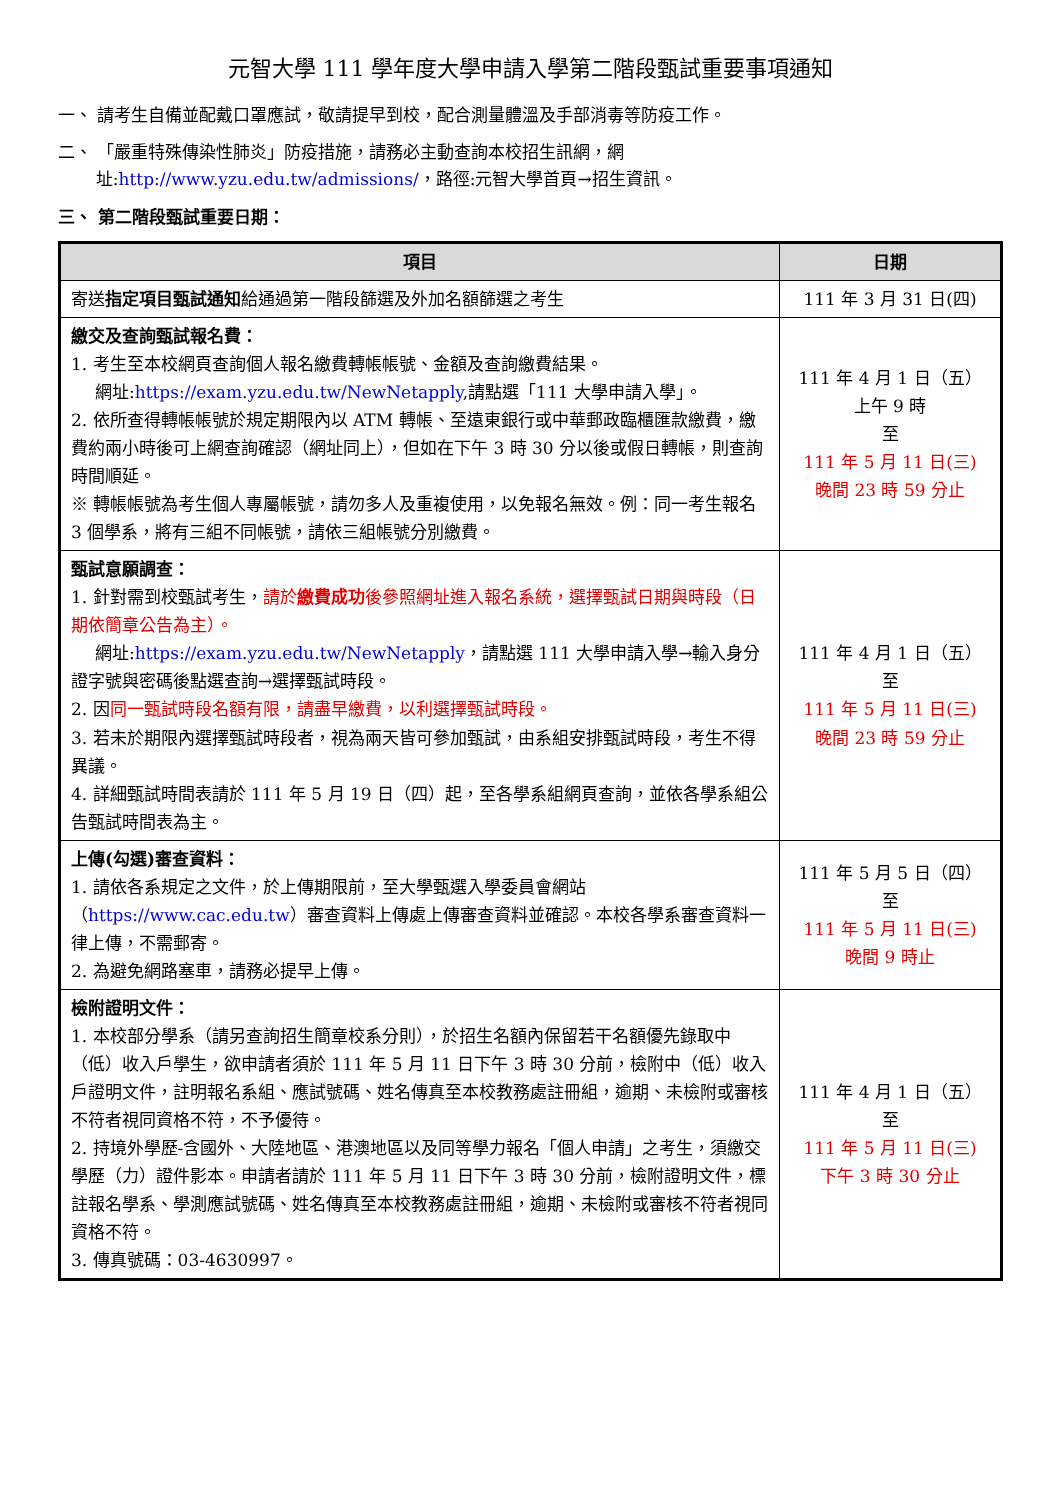元智大學 111 學年度大學申請入學第二階段甄試重要事項通知
一、 請考生自備並配戴口罩應試，敬請提早到校，配合測量體溫及手部消毒等防疫工作。
二、 「嚴重特殊傳染性肺炎」防疫措施，請務必主動查詢本校招生訊網，網
址:http://www.yzu.edu.tw/admissions/，路徑:元智大學首頁→招生資訊。
三、 第二階段甄試重要日期：
| 項目 | 日期 |
| --- | --- |
| 寄送 指定項目甄試通知 給通過第一階段篩選及外加名額篩選之考生 | 111 年 3 月 31 日(四) |
| 繳交及查詢甄試報名費： 1. 考生至本校網頁查詢個人報名繳費轉帳帳號、金額及查詢繳費結果。 網址: https://exam.yzu.edu.tw/NewNetapply ,請點選「111 大學申請入學」。 2. 依所查得轉帳帳號於規定期限內以 ATM 轉帳、至遠東銀行或中華郵政臨櫃匯款繳費，繳費約兩小時後可上網查詢確認（網址同上），但如在下午 3 時 30 分以後或假日轉帳，則查詢時間順延。 ※ 轉帳帳號為考生個人專屬帳號，請勿多人及重複使用，以免報名無效。例：同一考生報名 3 個學系，將有三組不同帳號，請依三組帳號分別繳費。 | 111 年 4 月 1 日（五） 上午 9 時 至 111 年 5 月 11 日(三) 晚間 23 時 59 分止 |
| 甄試意願調查： 1. 針對需到校甄試考生， 請於 繳費成功 後參照網址進入報名系統，選擇甄試日期與時段（日期依簡章公告為主）。 網址: https://exam.yzu.edu.tw/NewNetapply ，請點選 111 大學申請入學→輸入身分證字號與密碼後點選查詢→選擇甄試時段。 2. 因 同一甄試時段名額有限，請盡早繳費，以利選擇甄試時段。 3. 若未於期限內選擇甄試時段者，視為兩天皆可參加甄試，由系組安排甄試時段，考生不得異議。 4. 詳細甄試時間表請於 111 年 5 月 19 日（四）起，至各學系組網頁查詢，並依各學系組公告甄試時間表為主。 | 111 年 4 月 1 日（五） 至 111 年 5 月 11 日(三) 晚間 23 時 59 分止 |
| 上傳(勾選)審查資料： 1. 請依各系規定之文件，於上傳期限前，至大學甄選入學委員會網站（ https://www.cac.edu.tw ）審查資料上傳處上傳審查資料並確認。本校各學系審查資料一律上傳，不需郵寄。 2. 為避免網路塞車，請務必提早上傳。 | 111 年 5 月 5 日（四） 至 111 年 5 月 11 日(三) 晚間 9 時止 |
| 檢附證明文件： 1. 本校部分學系（請另查詢招生簡章校系分則），於招生名額內保留若干名額優先錄取中（低）收入戶學生，欲申請者須於 111 年 5 月 11 日下午 3 時 30 分前，檢附中（低）收入戶證明文件，註明報名系組、應試號碼、姓名傳真至本校教務處註冊組，逾期、未檢附或審核不符者視同資格不符，不予優待。 2. 持境外學歷-含國外、大陸地區、港澳地區以及同等學力報名「個人申請」之考生，須繳交學歷（力）證件影本。申請者請於 111 年 5 月 11 日下午 3 時 30 分前，檢附證明文件，標註報名學系、學測應試號碼、姓名傳真至本校教務處註冊組，逾期、未檢附或審核不符者視同資格不符。 3. 傳真號碼：03-4630997。 | 111 年 4 月 1 日（五） 至 111 年 5 月 11 日(三) 下午 3 時 30 分止 |